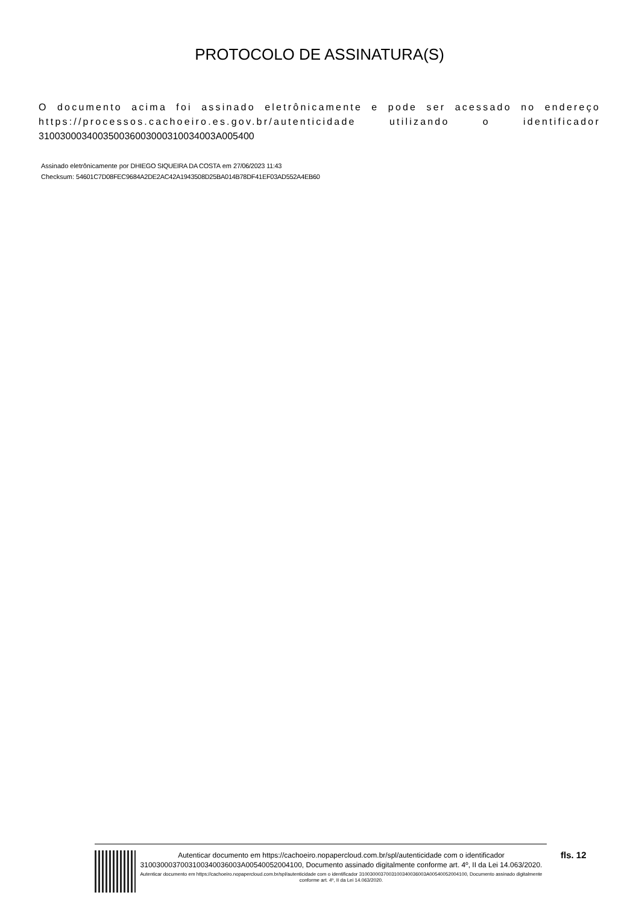PROTOCOLO DE ASSINATURA(S)
O documento acima foi assinado eletrônicamente e pode ser acessado no endereço https://processos.cachoeiro.es.gov.br/autenticidade utilizando o identificador 310030003400350036003000310034003A005400
Assinado eletrônicamente por DHIEGO SIQUEIRA DA COSTA em 27/06/2023 11:43
Checksum: 54601C7D08FEC9684A2DE2AC42A1943508D25BA014B78DF41EF03AD552A4EB60
Autenticar documento em https://cachoeiro.nopapercloud.com.br/spl/autenticidade com o identificador 3100300037003100340036003A00540052004100, Documento assinado digitalmente conforme art. 4º, II da Lei 14.063/2020.
Autenticar documento em https://cachoeiro.nopapercloud.com.br/spl/autenticidade com o identificador 3100300037003100340036003A00540052004100, Documento assinado digitalmente conforme art. 4º, II da Lei 14.063/2020.
fls. 12